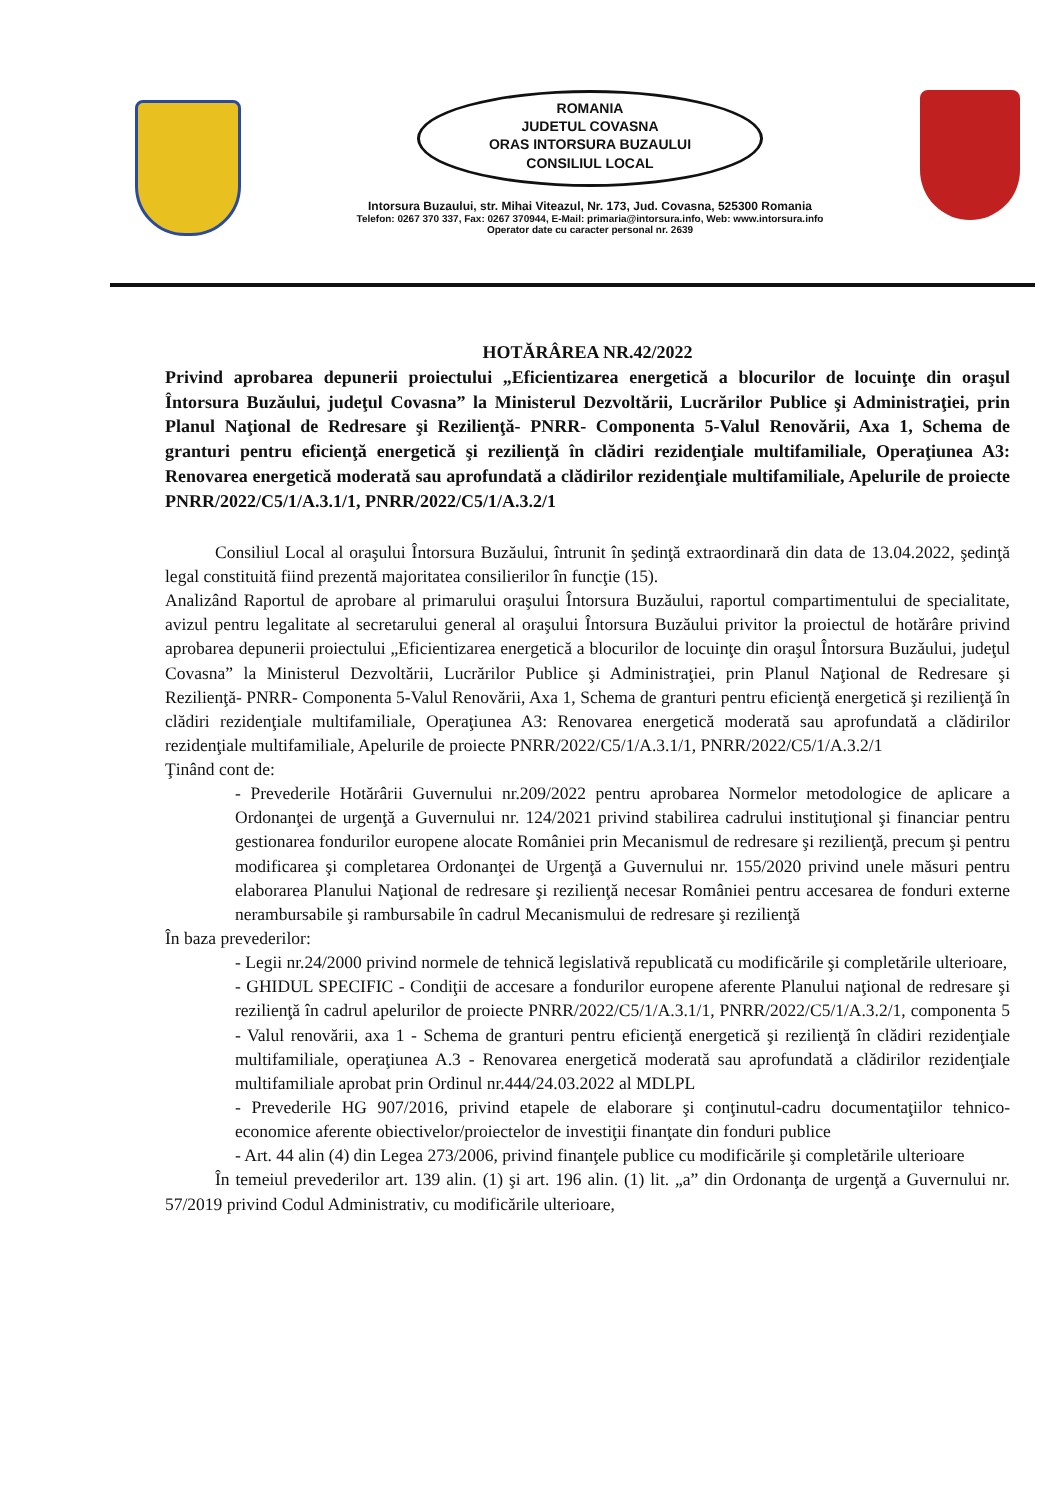ROMANIA
JUDETUL COVASNA
ORAS INTORSURA BUZAULUI
CONSILIUL LOCAL
Intorsura Buzaului, str. Mihai Viteazul, Nr. 173, Jud. Covasna, 525300 Romania
Telefon: 0267 370 337, Fax: 0267 370944, E-Mail: primaria@intorsura.info, Web: www.intorsura.info
Operator date cu caracter personal nr. 2639
HOTĂRÂREA NR.42/2022
Privind aprobarea depunerii proiectului „Eficientizarea energetică a blocurilor de locuinţe din oraşul Întorsura Buzăului, judeţul Covasna” la Ministerul Dezvoltării, Lucrărilor Publice şi Administraţiei, prin Planul Naţional de Redresare şi Rezilienţă- PNRR- Componenta 5-Valul Renovării, Axa 1, Schema de granturi pentru eficienţă energetică şi rezilienţă în clădiri rezidenţiale multifamiliale, Operaţiunea A3: Renovarea energetică moderată sau aprofundată a clădirilor rezidenţiale multifamiliale, Apelurile de proiecte PNRR/2022/C5/1/A.3.1/1, PNRR/2022/C5/1/A.3.2/1
Consiliul Local al oraşului Întorsura Buzăului, întrunit în şedinţă extraordinară din data de 13.04.2022, şedinţă legal constituită fiind prezentă majoritatea consilierilor în funcţie (15).
Analizând Raportul de aprobare al primarului oraşului Întorsura Buzăului, raportul compartimentului de specialitate, avizul pentru legalitate al secretarului general al oraşului Întorsura Buzăului privitor la proiectul de hotărâre privind aprobarea depunerii proiectului „Eficientizarea energetică a blocurilor de locuinţe din oraşul Întorsura Buzăului, judeţul Covasna” la Ministerul Dezvoltării, Lucrărilor Publice şi Administraţiei, prin Planul Naţional de Redresare şi Rezilienţă- PNRR- Componenta 5-Valul Renovării, Axa 1, Schema de granturi pentru eficienţă energetică şi rezilienţă în clădiri rezidenţiale multifamiliale, Operaţiunea A3: Renovarea energetică moderată sau aprofundată a clădirilor rezidenţiale multifamiliale, Apelurile de proiecte PNRR/2022/C5/1/A.3.1/1, PNRR/2022/C5/1/A.3.2/1
Ţinând cont de:
- Prevederile Hotărârii Guvernului nr.209/2022 pentru aprobarea Normelor metodologice de aplicare a Ordonanţei de urgenţă a Guvernului nr. 124/2021 privind stabilirea cadrului instituţional şi financiar pentru gestionarea fondurilor europene alocate României prin Mecanismul de redresare şi rezilienţă, precum şi pentru modificarea şi completarea Ordonanţei de Urgenţă a Guvernului nr. 155/2020 privind unele măsuri pentru elaborarea Planului Naţional de redresare şi rezilienţă necesar României pentru accesarea de fonduri externe nerambursabile şi rambursabile în cadrul Mecanismului de redresare şi rezilienţă
În baza prevederilor:
- Legii nr.24/2000 privind normele de tehnică legislativă republicată cu modificările şi completările ulterioare,
- GHIDUL SPECIFIC - Condiţii de accesare a fondurilor europene aferente Planului naţional de redresare şi rezilienţă în cadrul apelurilor de proiecte PNRR/2022/C5/1/A.3.1/1, PNRR/2022/C5/1/A.3.2/1, componenta 5 - Valul renovării, axa 1 - Schema de granturi pentru eficienţă energetică şi rezilienţă în clădiri rezidenţiale multifamiliale, operaţiunea A.3 - Renovarea energetică moderată sau aprofundată a clădirilor rezidenţiale multifamiliale aprobat prin Ordinul nr.444/24.03.2022 al MDLPL
- Prevederile HG 907/2016, privind etapele de elaborare şi conţinutul-cadru documentaţiilor tehnico-economice aferente obiectivelor/proiectelor de investiţii finanţate din fonduri publice
- Art. 44 alin (4) din Legea 273/2006, privind finanţele publice cu modificările şi completările ulterioare
În temeiul prevederilor art. 139 alin. (1) şi art. 196 alin. (1) lit. „a” din Ordonanţa de urgenţă a Guvernului nr. 57/2019 privind Codul Administrativ, cu modificările ulterioare,